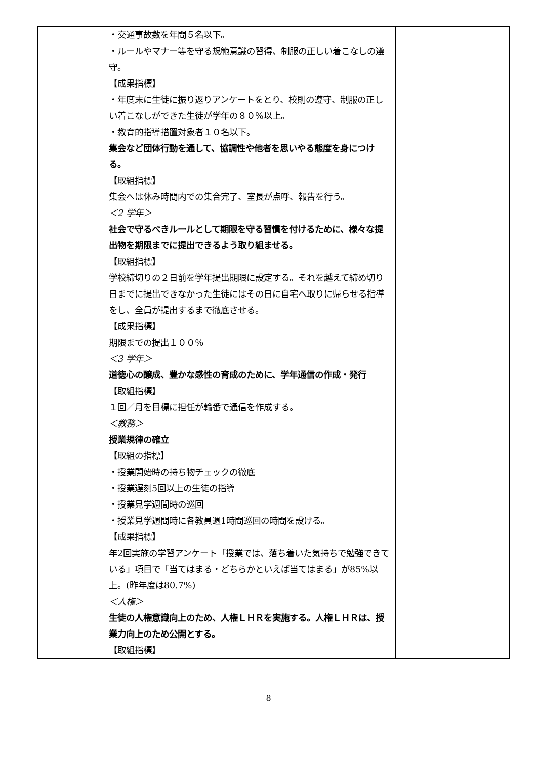| | ・交通事故数を年間５名以下。 ・ルールやマナー等を守る規範意識の習得、制服の正しい着こなしの遵守。 【成果指標】 ・年度末に生徒に振り返りアンケートをとり、校則の遵守、制服の正しい着こなしができた生徒が学年の８０%以上。 ・教育的指導措置対象者１０名以下。 集会など団体行動を通して、協調性や他者を思いやる態度を身につける。 【取組指標】 集会へは休み時間内での集合完了、室長が点呼、報告を行う。 ＜2 学年＞ 社会で守るべきルールとして期限を守る習慣を付けるために、様々な提出物を期限までに提出できるよう取り組ませる。 【取組指標】 学校締切りの２日前を学年提出期限に設定する。それを越えて締め切り日までに提出できなかった生徒にはその日に自宅へ取りに帰らせる指導をし、全員が提出するまで徹底させる。 【成果指標】 期限までの提出１００％ ＜3 学年＞ 道徳心の醸成、豊かな感性の育成のために、学年通信の作成・発行 【取組指標】 １回／月を目標に担任が輪番で通信を作成する。 ＜教務＞ 授業規律の確立 【取組の指標】 ・授業開始時の持ち物チェックの徹底 ・授業遅刻5回以上の生徒の指導 ・授業見学週間時の巡回 ・授業見学週間時に各教員週1時間巡回の時間を設ける。 【成果指標】 年2回実施の学習アンケート「授業では、落ち着いた気持ちで勉強できている」項目で「当てはまる・どちらかといえば当てはまる」が85%以上。(昨年度は80.7%) ＜人権＞ 生徒の人権意識向上のため、人権ＬＨＲを実施する。人権ＬＨＲは、授業力向上のため公開とする。 【取組指標】 | | |
8